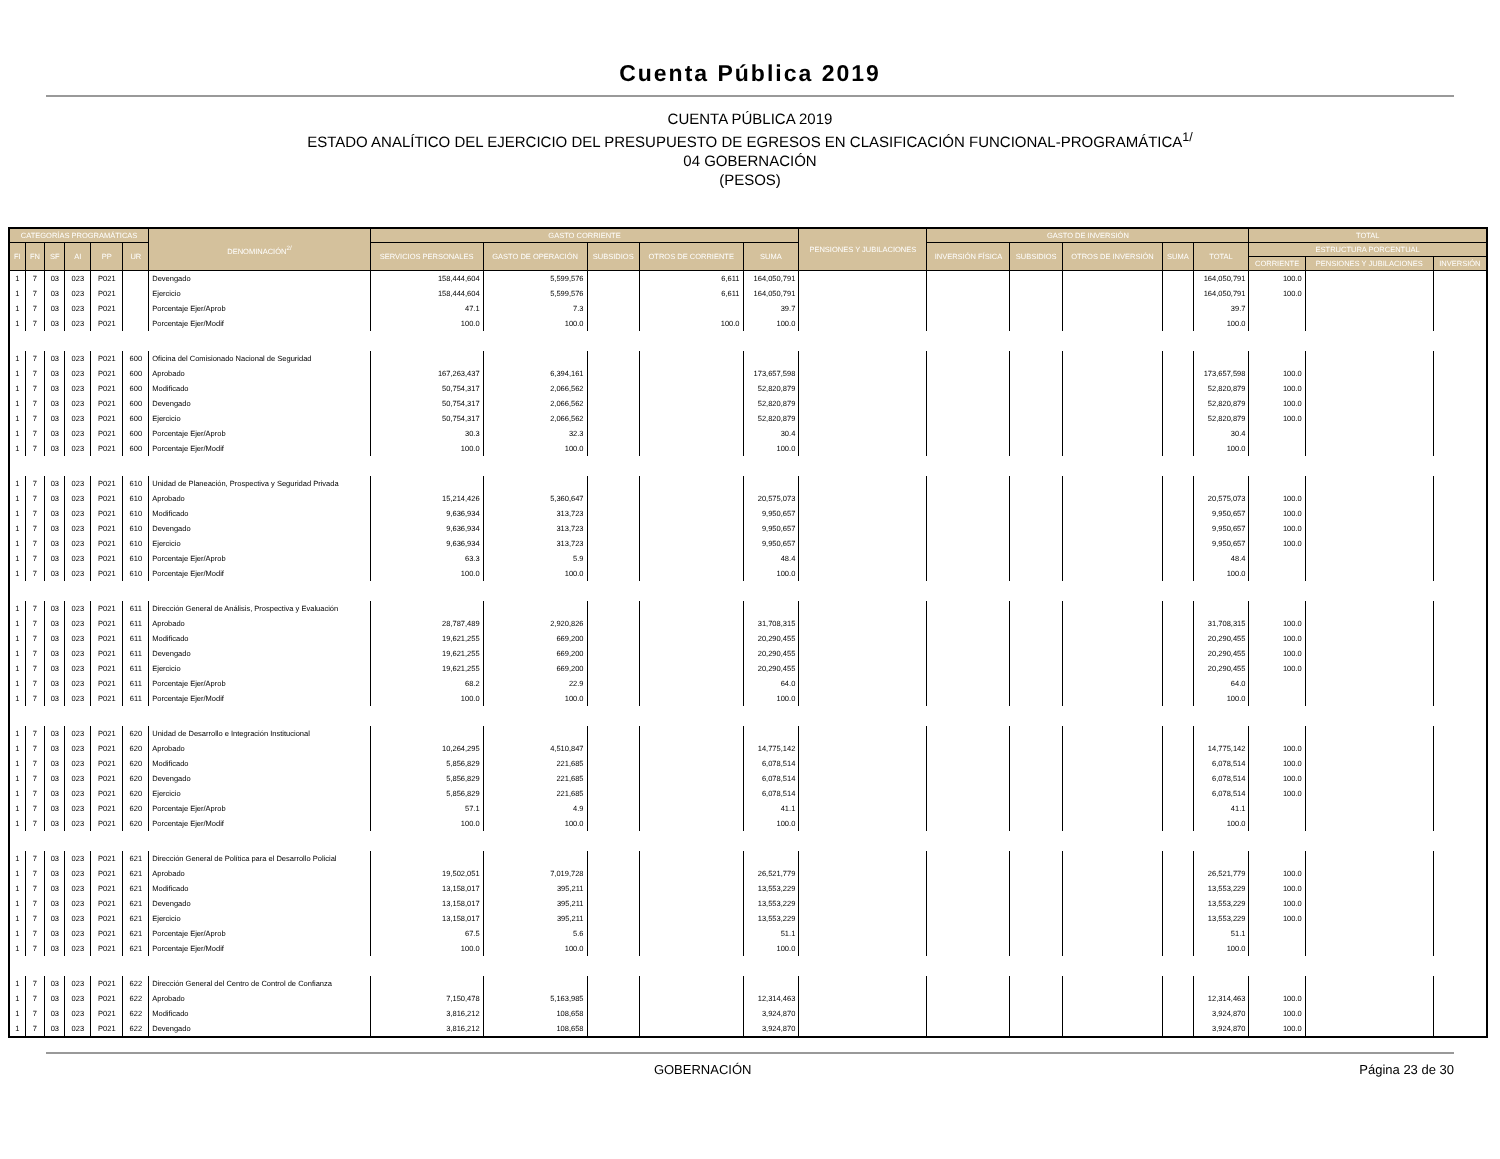Cuenta Pública 2019
CUENTA PÚBLICA 2019
ESTADO ANALÍTICO DEL EJERCICIO DEL PRESUPUESTO DE EGRESOS EN CLASIFICACIÓN FUNCIONAL-PROGRAMÁTICA<sup>1/</sup>
04 GOBERNACIÓN
(PESOS)
| CATEGORÍAS PROGRAMÁTICAS | | | | | | DENOMINACIÓN<sup>2/</sup> | GASTO CORRIENTE | | | | | PENSIONES Y JUBILACIONES | GASTO DE INVERSIÓN | | | | | TOTAL | | |
| --- | --- | --- | --- | --- | --- | --- | --- | --- | --- | --- | --- | --- | --- | --- | --- | --- | --- | --- | --- | --- |
| FI | FN | SF | AI | PP | UR | | SERVICIOS PERSONALES | GASTO DE OPERACIÓN | SUBSIDIOS | OTROS DE CORRIENTE | SUMA | | INVERSIÓN FÍSICA | SUBSIDIOS | OTROS DE INVERSIÓN | SUMA | TOTAL | ESTRUCTURA PORCENTUAL | | |
| | | | | | | | | | | | | | | | | | | CORRIENTE | PENSIONES Y JUBILACIONES | INVERSIÓN |
| 1 | 7 | 03 | 023 | P021 | | Devengado | 158,444,604 | 5,599,576 | | 6,611 | 164,050,791 | | | | | | 164,050,791 | 100.0 | | |
| 1 | 7 | 03 | 023 | P021 | | Ejercicio | 158,444,604 | 5,599,576 | | 6,611 | 164,050,791 | | | | | | 164,050,791 | 100.0 | | |
| 1 | 7 | 03 | 023 | P021 | | Porcentaje Ejer/Aprob | 47.1 | 7.3 | | | 39.7 | | | | | | 39.7 | | | |
| 1 | 7 | 03 | 023 | P021 | | Porcentaje Ejer/Modif | 100.0 | 100.0 | | 100.0 | 100.0 | | | | | | 100.0 | | | |
| 1 | 7 | 03 | 023 | P021 | 600 | Oficina del Comisionado Nacional de Seguridad | | | | | | | | | | | | | | |
| 1 | 7 | 03 | 023 | P021 | 600 | Aprobado | 167,263,437 | 6,394,161 | | | 173,657,598 | | | | | | 173,657,598 | 100.0 | | |
| 1 | 7 | 03 | 023 | P021 | 600 | Modificado | 50,754,317 | 2,066,562 | | | 52,820,879 | | | | | | 52,820,879 | 100.0 | | |
| 1 | 7 | 03 | 023 | P021 | 600 | Devengado | 50,754,317 | 2,066,562 | | | 52,820,879 | | | | | | 52,820,879 | 100.0 | | |
| 1 | 7 | 03 | 023 | P021 | 600 | Ejercicio | 50,754,317 | 2,066,562 | | | 52,820,879 | | | | | | 52,820,879 | 100.0 | | |
| 1 | 7 | 03 | 023 | P021 | 600 | Porcentaje Ejer/Aprob | 30.3 | 32.3 | | | 30.4 | | | | | | 30.4 | | | |
| 1 | 7 | 03 | 023 | P021 | 600 | Porcentaje Ejer/Modif | 100.0 | 100.0 | | | 100.0 | | | | | | 100.0 | | | |
| 1 | 7 | 03 | 023 | P021 | 610 | Unidad de Planeación, Prospectiva y Seguridad Privada | | | | | | | | | | | | | | |
| 1 | 7 | 03 | 023 | P021 | 610 | Aprobado | 15,214,426 | 5,360,647 | | | 20,575,073 | | | | | | 20,575,073 | 100.0 | | |
| 1 | 7 | 03 | 023 | P021 | 610 | Modificado | 9,636,934 | 313,723 | | | 9,950,657 | | | | | | 9,950,657 | 100.0 | | |
| 1 | 7 | 03 | 023 | P021 | 610 | Devengado | 9,636,934 | 313,723 | | | 9,950,657 | | | | | | 9,950,657 | 100.0 | | |
| 1 | 7 | 03 | 023 | P021 | 610 | Ejercicio | 9,636,934 | 313,723 | | | 9,950,657 | | | | | | 9,950,657 | 100.0 | | |
| 1 | 7 | 03 | 023 | P021 | 610 | Porcentaje Ejer/Aprob | 63.3 | 5.9 | | | 48.4 | | | | | | 48.4 | | | |
| 1 | 7 | 03 | 023 | P021 | 610 | Porcentaje Ejer/Modif | 100.0 | 100.0 | | | 100.0 | | | | | | 100.0 | | | |
| 1 | 7 | 03 | 023 | P021 | 611 | Dirección General de Análisis, Prospectiva y Evaluación | | | | | | | | | | | | | | |
| 1 | 7 | 03 | 023 | P021 | 611 | Aprobado | 28,787,489 | 2,920,826 | | | 31,708,315 | | | | | | 31,708,315 | 100.0 | | |
| 1 | 7 | 03 | 023 | P021 | 611 | Modificado | 19,621,255 | 669,200 | | | 20,290,455 | | | | | | 20,290,455 | 100.0 | | |
| 1 | 7 | 03 | 023 | P021 | 611 | Devengado | 19,621,255 | 669,200 | | | 20,290,455 | | | | | | 20,290,455 | 100.0 | | |
| 1 | 7 | 03 | 023 | P021 | 611 | Ejercicio | 19,621,255 | 669,200 | | | 20,290,455 | | | | | | 20,290,455 | 100.0 | | |
| 1 | 7 | 03 | 023 | P021 | 611 | Porcentaje Ejer/Aprob | 68.2 | 22.9 | | | 64.0 | | | | | | 64.0 | | | |
| 1 | 7 | 03 | 023 | P021 | 611 | Porcentaje Ejer/Modif | 100.0 | 100.0 | | | 100.0 | | | | | | 100.0 | | | |
| 1 | 7 | 03 | 023 | P021 | 620 | Unidad de Desarrollo e Integración Institucional | | | | | | | | | | | | | | |
| 1 | 7 | 03 | 023 | P021 | 620 | Aprobado | 10,264,295 | 4,510,847 | | | 14,775,142 | | | | | | 14,775,142 | 100.0 | | |
| 1 | 7 | 03 | 023 | P021 | 620 | Modificado | 5,856,829 | 221,685 | | | 6,078,514 | | | | | | 6,078,514 | 100.0 | | |
| 1 | 7 | 03 | 023 | P021 | 620 | Devengado | 5,856,829 | 221,685 | | | 6,078,514 | | | | | | 6,078,514 | 100.0 | | |
| 1 | 7 | 03 | 023 | P021 | 620 | Ejercicio | 5,856,829 | 221,685 | | | 6,078,514 | | | | | | 6,078,514 | 100.0 | | |
| 1 | 7 | 03 | 023 | P021 | 620 | Porcentaje Ejer/Aprob | 57.1 | 4.9 | | | 41.1 | | | | | | 41.1 | | | |
| 1 | 7 | 03 | 023 | P021 | 620 | Porcentaje Ejer/Modif | 100.0 | 100.0 | | | 100.0 | | | | | | 100.0 | | | |
| 1 | 7 | 03 | 023 | P021 | 621 | Dirección General de Política para el Desarrollo Policial | | | | | | | | | | | | | | |
| 1 | 7 | 03 | 023 | P021 | 621 | Aprobado | 19,502,051 | 7,019,728 | | | 26,521,779 | | | | | | 26,521,779 | 100.0 | | |
| 1 | 7 | 03 | 023 | P021 | 621 | Modificado | 13,158,017 | 395,211 | | | 13,553,229 | | | | | | 13,553,229 | 100.0 | | |
| 1 | 7 | 03 | 023 | P021 | 621 | Devengado | 13,158,017 | 395,211 | | | 13,553,229 | | | | | | 13,553,229 | 100.0 | | |
| 1 | 7 | 03 | 023 | P021 | 621 | Ejercicio | 13,158,017 | 395,211 | | | 13,553,229 | | | | | | 13,553,229 | 100.0 | | |
| 1 | 7 | 03 | 023 | P021 | 621 | Porcentaje Ejer/Aprob | 67.5 | 5.6 | | | 51.1 | | | | | | 51.1 | | | |
| 1 | 7 | 03 | 023 | P021 | 621 | Porcentaje Ejer/Modif | 100.0 | 100.0 | | | 100.0 | | | | | | 100.0 | | | |
| 1 | 7 | 03 | 023 | P021 | 622 | Dirección General del Centro de Control de Confianza | | | | | | | | | | | | | | |
| 1 | 7 | 03 | 023 | P021 | 622 | Aprobado | 7,150,478 | 5,163,985 | | | 12,314,463 | | | | | | 12,314,463 | 100.0 | | |
| 1 | 7 | 03 | 023 | P021 | 622 | Modificado | 3,816,212 | 108,658 | | | 3,924,870 | | | | | | 3,924,870 | 100.0 | | |
| 1 | 7 | 03 | 023 | P021 | 622 | Devengado | 3,816,212 | 108,658 | | | 3,924,870 | | | | | | 3,924,870 | 100.0 | | |
GOBERNACIÓN Página 23 de 30